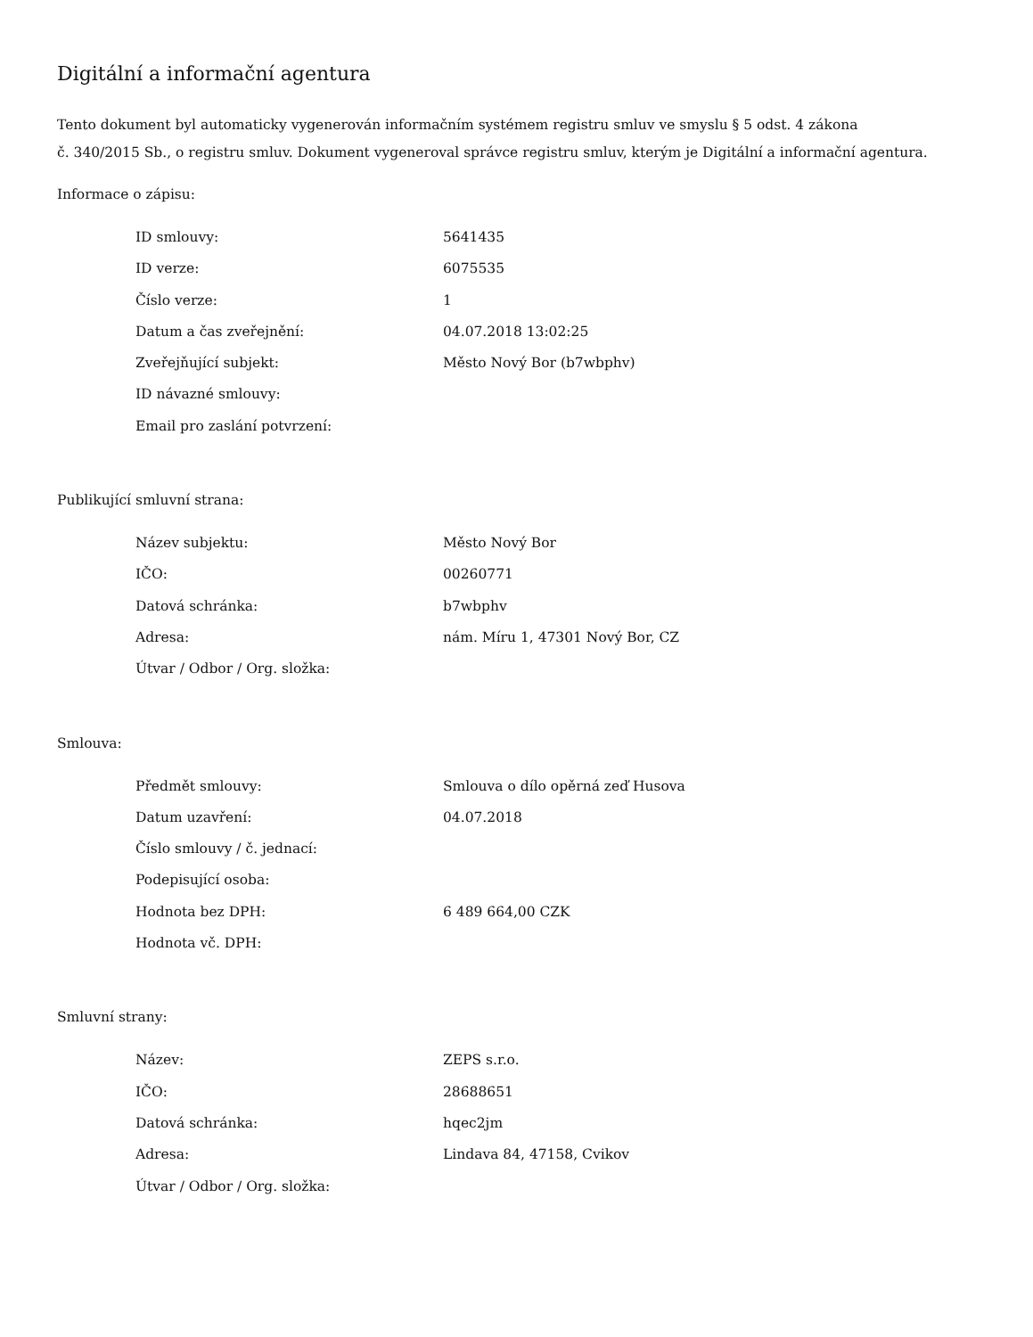Digitální a informační agentura
Tento dokument byl automaticky vygenerován informačním systémem registru smluv ve smyslu § 5 odst. 4 zákona
č. 340/2015 Sb., o registru smluv. Dokument vygeneroval správce registru smluv, kterým je Digitální a informační agentura.
Informace o zápisu:
| ID smlouvy: | 5641435 |
| ID verze: | 6075535 |
| Číslo verze: | 1 |
| Datum a čas zveřejnění: | 04.07.2018 13:02:25 |
| Zveřejňující subjekt: | Město Nový Bor (b7wbphv) |
| ID návazné smlouvy: | |
| Email pro zaslání potvrzení: | |
Publikující smluvní strana:
| Název subjektu: | Město Nový Bor |
| IČO: | 00260771 |
| Datová schránka: | b7wbphv |
| Adresa: | nám. Míru 1, 47301 Nový Bor, CZ |
| Útvar / Odbor / Org. složka: | |
Smlouva:
| Předmět smlouvy: | Smlouva o dílo opěrná zeď Husova |
| Datum uzavření: | 04.07.2018 |
| Číslo smlouvy / č. jednací: | |
| Podepisující osoba: | |
| Hodnota bez DPH: | 6 489 664,00 CZK |
| Hodnota vč. DPH: | |
Smluvní strany:
| Název: | ZEPS s.r.o. |
| IČO: | 28688651 |
| Datová schránka: | hqec2jm |
| Adresa: | Lindava 84, 47158, Cvikov |
| Útvar / Odbor / Org. složka: | |